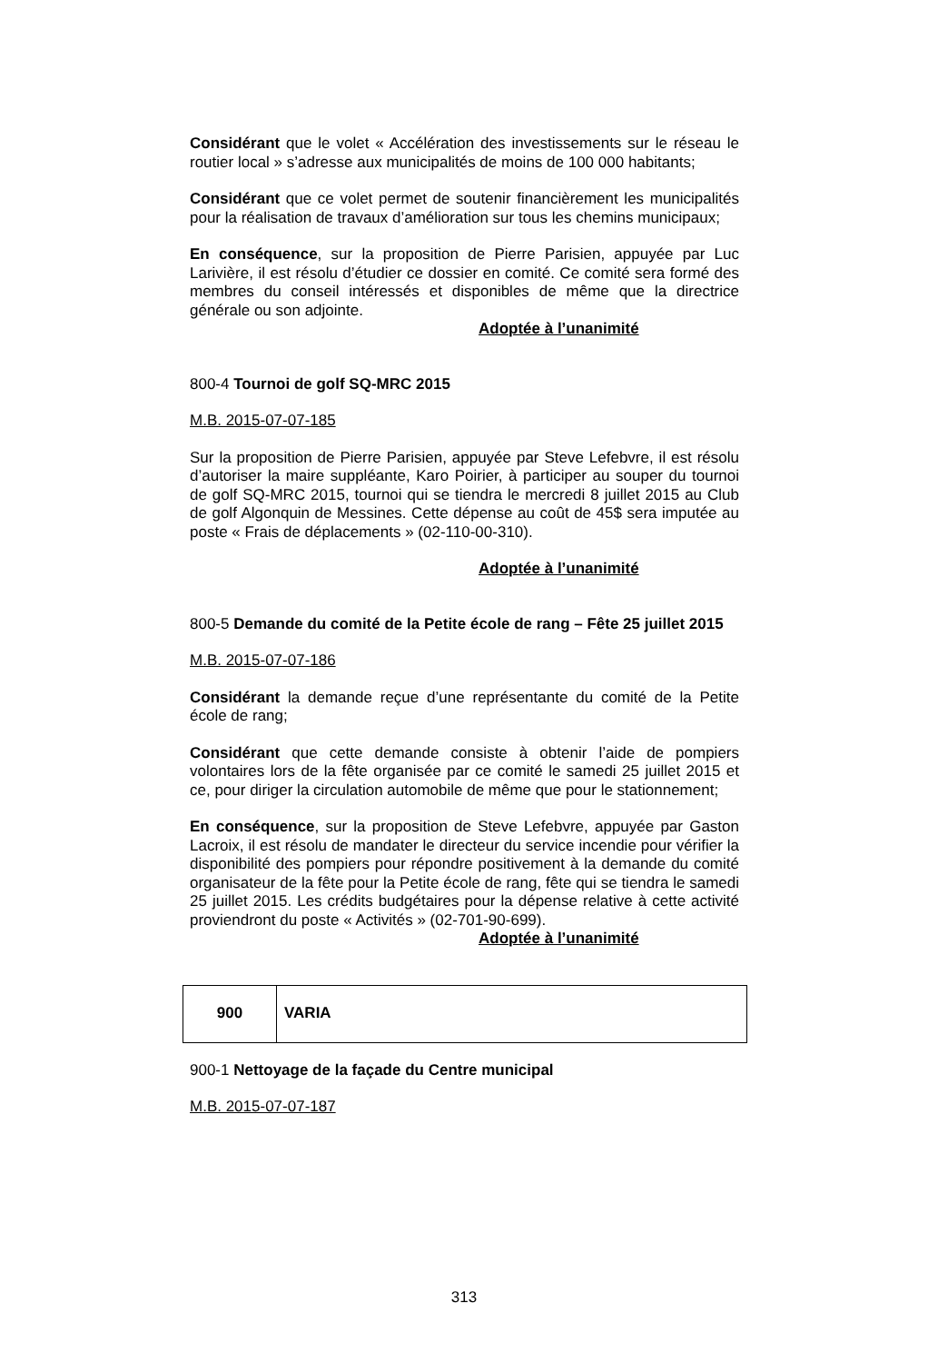Considérant que le volet « Accélération des investissements sur le réseau le routier local » s’adresse aux municipalités de moins de 100 000 habitants;
Considérant que ce volet permet de soutenir financièrement les municipalités pour la réalisation de travaux d’amélioration sur tous les chemins municipaux;
En conséquence, sur la proposition de Pierre Parisien, appuyée par Luc Larivière, il est résolu d’étudier ce dossier en comité. Ce comité sera formé des membres du conseil intéressés et disponibles de même que la directrice générale ou son adjointe.
Adoptée à l’unanimité
800-4 Tournoi de golf SQ-MRC 2015
M.B. 2015-07-07-185
Sur la proposition de Pierre Parisien, appuyée par Steve Lefebvre, il est résolu d’autoriser la maire suppléante, Karo Poirier, à participer au souper du tournoi de golf SQ-MRC 2015, tournoi qui se tiendra le mercredi 8 juillet 2015 au Club de golf Algonquin de Messines. Cette dépense au coût de 45$ sera imputée au poste « Frais de déplacements » (02-110-00-310).
Adoptée à l’unanimité
800-5 Demande du comité de la Petite école de rang – Fête 25 juillet 2015
M.B. 2015-07-07-186
Considérant la demande reçue d’une représentante du comité de la Petite école de rang;
Considérant que cette demande consiste à obtenir l’aide de pompiers volontaires lors de la fête organisée par ce comité le samedi 25 juillet 2015 et ce, pour diriger la circulation automobile de même que pour le stationnement;
En conséquence, sur la proposition de Steve Lefebvre, appuyée par Gaston Lacroix, il est résolu de mandater le directeur du service incendie pour vérifier la disponibilité des pompiers pour répondre positivement à la demande du comité organisateur de la fête pour la Petite école de rang, fête qui se tiendra le samedi 25 juillet 2015. Les crédits budgétaires pour la dépense relative à cette activité proviendront du poste « Activités » (02-701-90-699).
Adoptée à l’unanimité
| 900 | VARIA |
900-1 Nettoyage de la façade du Centre municipal
M.B. 2015-07-07-187
313